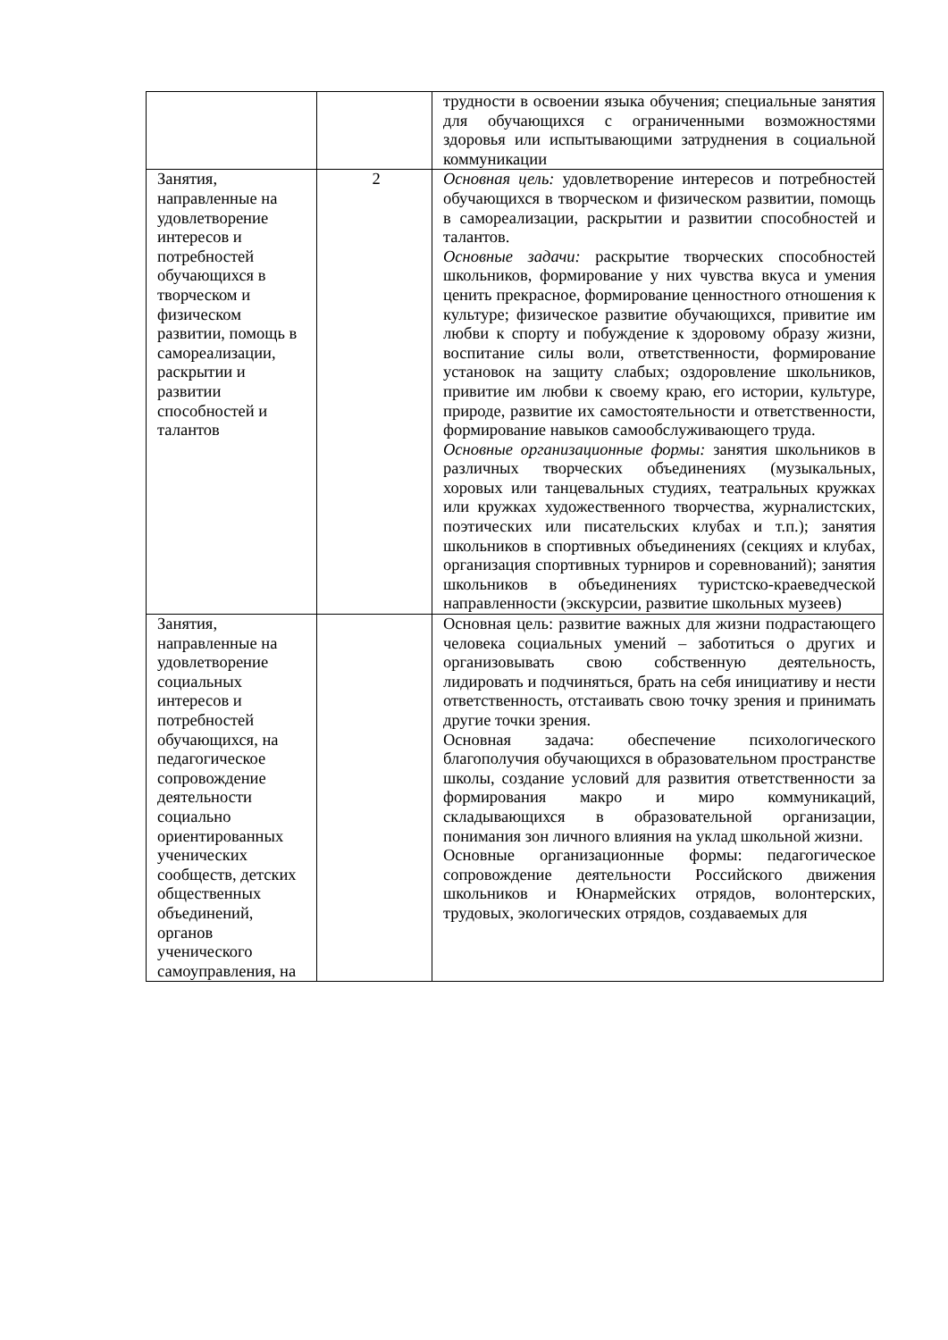| | | трудности в освоении языка обучения; специальные занятия для обучающихся с ограниченными возможностями здоровья или испытывающими затруднения в социальной коммуникации |
| Занятия, направленные на удовлетворение интересов и потребностей обучающихся в творческом и физическом развитии, помощь в самореализации, раскрытии и развитии способностей и талантов | 2 | Основная цель: удовлетворение интересов и потребностей обучающихся в творческом и физическом развитии, помощь в самореализации, раскрытии и развитии способностей и талантов. Основные задачи: раскрытие творческих способностей школьников, формирование у них чувства вкуса и умения ценить прекрасное, формирование ценностного отношения к культуре; физическое развитие обучающихся, привитие им любви к спорту и побуждение к здоровому образу жизни, воспитание силы воли, ответственности, формирование установок на защиту слабых; оздоровление школьников, привитие им любви к своему краю, его истории, культуре, природе, развитие их самостоятельности и ответственности, формирование навыков самообслуживающего труда. Основные организационные формы: занятия школьников в различных творческих объединениях (музыкальных, хоровых или танцевальных студиях, театральных кружках или кружках художественного творчества, журналистских, поэтических или писательских клубах и т.п.); занятия школьников в спортивных объединениях (секциях и клубах, организация спортивных турниров и соревнований); занятия школьников в объединениях туристско-краеведческой направленности (экскурсии, развитие школьных музеев) |
| Занятия, направленные на удовлетворение социальных интересов и потребностей обучающихся, на педагогическое сопровождение деятельности социально ориентированных ученических сообществ, детских общественных объединений, органов ученического самоуправления, на | | Основная цель: развитие важных для жизни подрастающего человека социальных умений – заботиться о других и организовывать свою собственную деятельность, лидировать и подчиняться, брать на себя инициативу и нести ответственность, отстаивать свою точку зрения и принимать другие точки зрения. Основная задача: обеспечение психологического благополучия обучающихся в образовательном пространстве школы, создание условий для развития ответственности за формирования макро и миро коммуникаций, складывающихся в образовательной организации, понимания зон личного влияния на уклад школьной жизни. Основные организационные формы: педагогическое сопровождение деятельности Российского движения школьников и Юнармейских отрядов, волонтерских, трудовых, экологических отрядов, создаваемых для |